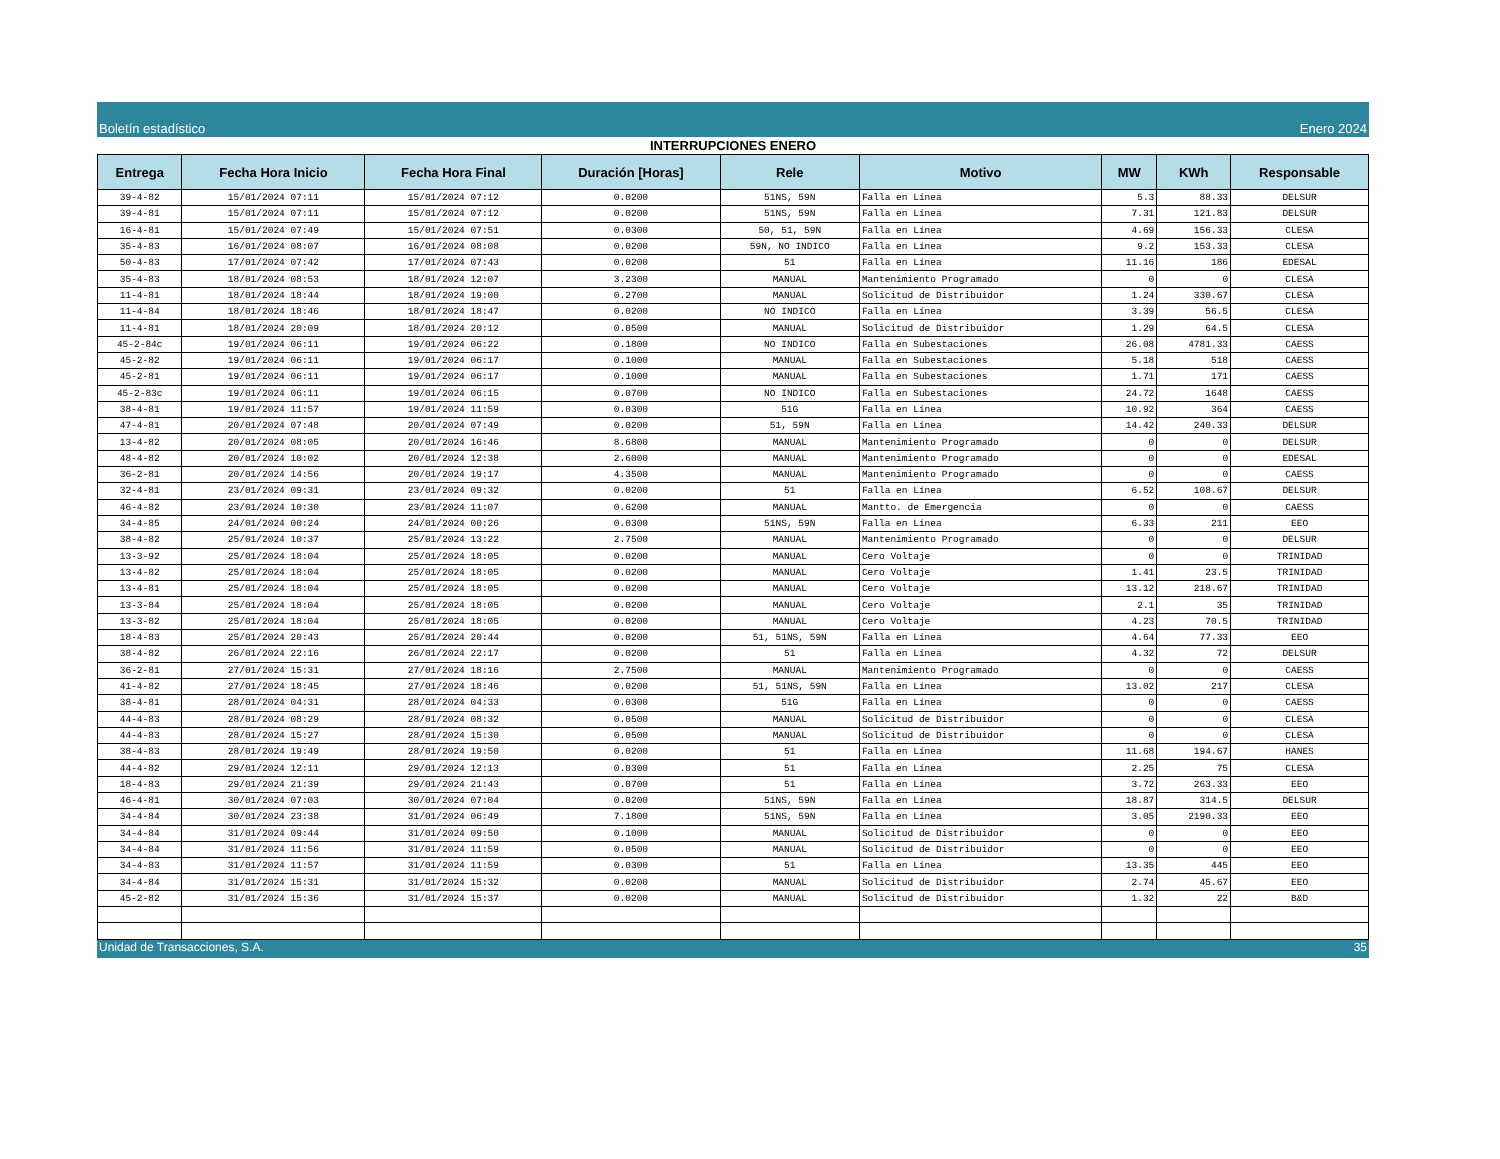Boletín estadístico Enero 2024
INTERRUPCIONES ENERO
| Entrega | Fecha Hora Inicio | Fecha Hora Final | Duración [Horas] | Rele | Motivo | MW | KWh | Responsable |
| --- | --- | --- | --- | --- | --- | --- | --- | --- |
| 39-4-82 | 15/01/2024 07:11 | 15/01/2024 07:12 | 0.0200 | 51NS, 59N | Falla en Línea | 5.3 | 88.33 | DELSUR |
| 39-4-81 | 15/01/2024 07:11 | 15/01/2024 07:12 | 0.0200 | 51NS, 59N | Falla en Línea | 7.31 | 121.83 | DELSUR |
| 16-4-81 | 15/01/2024 07:49 | 15/01/2024 07:51 | 0.0300 | 50, 51, 59N | Falla en Línea | 4.69 | 156.33 | CLESA |
| 35-4-83 | 16/01/2024 08:07 | 16/01/2024 08:08 | 0.0200 | 59N, NO INDICO | Falla en Línea | 9.2 | 153.33 | CLESA |
| 50-4-83 | 17/01/2024 07:42 | 17/01/2024 07:43 | 0.0200 | 51 | Falla en Línea | 11.16 | 186 | EDESAL |
| 35-4-83 | 18/01/2024 08:53 | 18/01/2024 12:07 | 3.2300 | MANUAL | Mantenimiento Programado | 0 | 0 | CLESA |
| 11-4-81 | 18/01/2024 18:44 | 18/01/2024 19:00 | 0.2700 | MANUAL | Solicitud de Distribuidor | 1.24 | 330.67 | CLESA |
| 11-4-84 | 18/01/2024 18:46 | 18/01/2024 18:47 | 0.0200 | NO INDICO | Falla en Línea | 3.39 | 56.5 | CLESA |
| 11-4-81 | 18/01/2024 20:09 | 18/01/2024 20:12 | 0.0500 | MANUAL | Solicitud de Distribuidor | 1.29 | 64.5 | CLESA |
| 45-2-84c | 19/01/2024 06:11 | 19/01/2024 06:22 | 0.1800 | NO INDICO | Falla en Subestaciones | 26.08 | 4781.33 | CAESS |
| 45-2-82 | 19/01/2024 06:11 | 19/01/2024 06:17 | 0.1000 | MANUAL | Falla en Subestaciones | 5.18 | 518 | CAESS |
| 45-2-81 | 19/01/2024 06:11 | 19/01/2024 06:17 | 0.1000 | MANUAL | Falla en Subestaciones | 1.71 | 171 | CAESS |
| 45-2-83c | 19/01/2024 06:11 | 19/01/2024 06:15 | 0.0700 | NO INDICO | Falla en Subestaciones | 24.72 | 1648 | CAESS |
| 38-4-81 | 19/01/2024 11:57 | 19/01/2024 11:59 | 0.0300 | 51G | Falla en Línea | 10.92 | 364 | CAESS |
| 47-4-81 | 20/01/2024 07:48 | 20/01/2024 07:49 | 0.0200 | 51, 59N | Falla en Línea | 14.42 | 240.33 | DELSUR |
| 13-4-82 | 20/01/2024 08:05 | 20/01/2024 16:46 | 8.6800 | MANUAL | Mantenimiento Programado | 0 | 0 | DELSUR |
| 48-4-82 | 20/01/2024 10:02 | 20/01/2024 12:38 | 2.6000 | MANUAL | Mantenimiento Programado | 0 | 0 | EDESAL |
| 36-2-81 | 20/01/2024 14:56 | 20/01/2024 19:17 | 4.3500 | MANUAL | Mantenimiento Programado | 0 | 0 | CAESS |
| 32-4-81 | 23/01/2024 09:31 | 23/01/2024 09:32 | 0.0200 | 51 | Falla en Línea | 6.52 | 108.67 | DELSUR |
| 46-4-82 | 23/01/2024 10:30 | 23/01/2024 11:07 | 0.6200 | MANUAL | Mantto. de Emergencia | 0 | 0 | CAESS |
| 34-4-85 | 24/01/2024 00:24 | 24/01/2024 00:26 | 0.0300 | 51NS, 59N | Falla en Línea | 6.33 | 211 | EEO |
| 38-4-82 | 25/01/2024 10:37 | 25/01/2024 13:22 | 2.7500 | MANUAL | Mantenimiento Programado | 0 | 0 | DELSUR |
| 13-3-92 | 25/01/2024 18:04 | 25/01/2024 18:05 | 0.0200 | MANUAL | Cero Voltaje | 0 | 0 | TRINIDAD |
| 13-4-82 | 25/01/2024 18:04 | 25/01/2024 18:05 | 0.0200 | MANUAL | Cero Voltaje | 1.41 | 23.5 | TRINIDAD |
| 13-4-81 | 25/01/2024 18:04 | 25/01/2024 18:05 | 0.0200 | MANUAL | Cero Voltaje | 13.12 | 218.67 | TRINIDAD |
| 13-3-84 | 25/01/2024 18:04 | 25/01/2024 18:05 | 0.0200 | MANUAL | Cero Voltaje | 2.1 | 35 | TRINIDAD |
| 13-3-82 | 25/01/2024 18:04 | 25/01/2024 18:05 | 0.0200 | MANUAL | Cero Voltaje | 4.23 | 70.5 | TRINIDAD |
| 18-4-83 | 25/01/2024 20:43 | 25/01/2024 20:44 | 0.0200 | 51, 51NS, 59N | Falla en Línea | 4.64 | 77.33 | EEO |
| 38-4-82 | 26/01/2024 22:16 | 26/01/2024 22:17 | 0.0200 | 51 | Falla en Línea | 4.32 | 72 | DELSUR |
| 36-2-81 | 27/01/2024 15:31 | 27/01/2024 18:16 | 2.7500 | MANUAL | Mantenimiento Programado | 0 | 0 | CAESS |
| 41-4-82 | 27/01/2024 18:45 | 27/01/2024 18:46 | 0.0200 | 51, 51NS, 59N | Falla en Línea | 13.02 | 217 | CLESA |
| 38-4-81 | 28/01/2024 04:31 | 28/01/2024 04:33 | 0.0300 | 51G | Falla en Línea | 0 | 0 | CAESS |
| 44-4-83 | 28/01/2024 08:29 | 28/01/2024 08:32 | 0.0500 | MANUAL | Solicitud de Distribuidor | 0 | 0 | CLESA |
| 44-4-83 | 28/01/2024 15:27 | 28/01/2024 15:30 | 0.0500 | MANUAL | Solicitud de Distribuidor | 0 | 0 | CLESA |
| 38-4-83 | 28/01/2024 19:49 | 28/01/2024 19:50 | 0.0200 | 51 | Falla en Línea | 11.68 | 194.67 | HANES |
| 44-4-82 | 29/01/2024 12:11 | 29/01/2024 12:13 | 0.0300 | 51 | Falla en Línea | 2.25 | 75 | CLESA |
| 18-4-83 | 29/01/2024 21:39 | 29/01/2024 21:43 | 0.0700 | 51 | Falla en Línea | 3.72 | 263.33 | EEO |
| 46-4-81 | 30/01/2024 07:03 | 30/01/2024 07:04 | 0.0200 | 51NS, 59N | Falla en Línea | 18.87 | 314.5 | DELSUR |
| 34-4-84 | 30/01/2024 23:38 | 31/01/2024 06:49 | 7.1800 | 51NS, 59N | Falla en Línea | 3.05 | 2190.33 | EEO |
| 34-4-84 | 31/01/2024 09:44 | 31/01/2024 09:50 | 0.1000 | MANUAL | Solicitud de Distribuidor | 0 | 0 | EEO |
| 34-4-84 | 31/01/2024 11:56 | 31/01/2024 11:59 | 0.0500 | MANUAL | Solicitud de Distribuidor | 0 | 0 | EEO |
| 34-4-83 | 31/01/2024 11:57 | 31/01/2024 11:59 | 0.0300 | 51 | Falla en Línea | 13.35 | 445 | EEO |
| 34-4-84 | 31/01/2024 15:31 | 31/01/2024 15:32 | 0.0200 | MANUAL | Solicitud de Distribuidor | 2.74 | 45.67 | EEO |
| 45-2-82 | 31/01/2024 15:36 | 31/01/2024 15:37 | 0.0200 | MANUAL | Solicitud de Distribuidor | 1.32 | 22 | B&D |
Unidad de Transacciones, S.A. 35